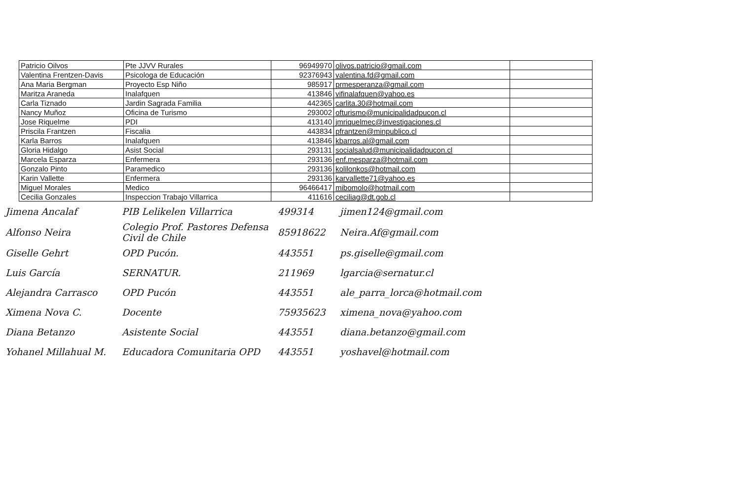| Patricio Oilvos | Pte JJVV Rurales | 96949970 | olivos.patricio@gmail.com | |
| Valentina Frentzen-Davis | Psicologa de Educación | 92376943 | valentina.fd@gmail.com | |
| Ana Maria Bergman | Proyecto Esp Niño | 985917 | prmesperanza@gmail.com | |
| Maritza Araneda | Inalafquen | 413846 | vifinalafquen@yahoo.es | |
| Carla Tiznado | Jardin Sagrada Familia | 442365 | carlita.30@hotmail.com | |
| Nancy Muñoz | Oficina de Turismo | 293002 | ofturismo@municipalidadpucon.cl | |
| Jose Riquelme | PDI | 413140 | jmriquelmec@investigaciones.cl | |
| Priscila Frantzen | Fiscalia | 443834 | pfrantzen@minpublico.cl | |
| Karla Barros | Inalafquen | 413846 | kbarros.al@gmail.com | |
| Gloria Hidalgo | Asist Social | 293131 | socialsalud@municipalidadpucon.cl | |
| Marcela Esparza | Enfermera | 293136 | enf.mesparza@hotmail.com | |
| Gonzalo Pinto | Paramedico | 293136 | kolilonkos@hotmail.com | |
| Karin Vallette | Enfermera | 293136 | karvallette71@yahoo.es | |
| Miguel Morales | Medico | 96466417 | mibomolo@hotmail.com | |
| Cecilia Gonzales | Inspeccion Trabajo Villarrica | 411616 | ceciliag@dt.gob.cl | |
| Jimena Ancalaf | PIB Lelikelen Villarrica | 499314 | jimen124@gmail.com |
| Alfonso Neira | Colegio Prof. Pastores Defensa Civil de Chile | 85918622 | Neira.Af@gmail.com |
| Giselle Gehrt | OPD Pucón. | 443551 | ps.giselle@gmail.com |
| Luis García | SERNATUR. | 211969 | lgarcia@sernatur.cl |
| Alejandra Carrasco | OPD Pucón | 443551 | ale_parra_lorca@hotmail.com |
| Ximena Nova C. | Docente | 75935623 | ximena_nova@yahoo.com |
| Diana Betanzo | Asistente Social | 443551 | diana.betanzo@gmail.com |
| Yohanel Millahual M. | Educadora Comunitaria OPD | 443551 | yoshavel@hotmail.com |